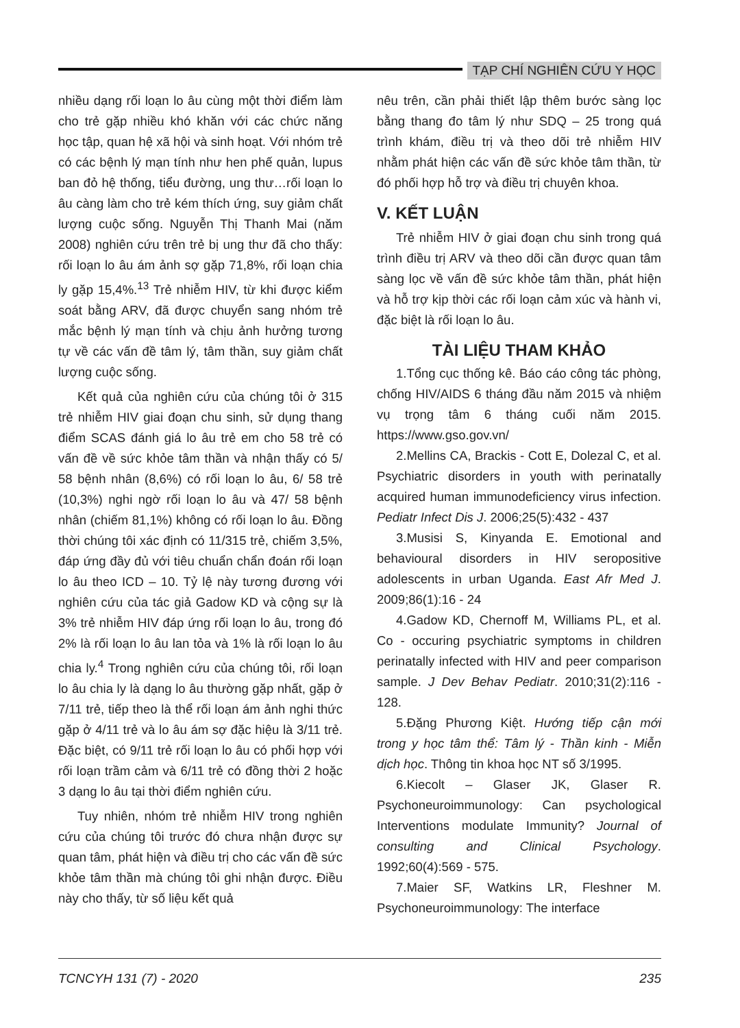TẠP CHÍ NGHIÊN CỨU Y HỌC
nhiều dạng rối loạn lo âu cùng một thời điểm làm cho trẻ gặp nhiều khó khăn với các chức năng học tập, quan hệ xã hội và sinh hoạt. Với nhóm trẻ có các bệnh lý mạn tính như hen phế quản, lupus ban đỏ hệ thống, tiểu đường, ung thư…rối loạn lo âu càng làm cho trẻ kém thích ứng, suy giảm chất lượng cuộc sống. Nguyễn Thị Thanh Mai (năm 2008) nghiên cứu trên trẻ bị ung thư đã cho thấy: rối loạn lo âu ám ảnh sợ gặp 71,8%, rối loạn chia ly gặp 15,4%.<sup>13</sup> Trẻ nhiễm HIV, từ khi được kiểm soát bằng ARV, đã được chuyển sang nhóm trẻ mắc bệnh lý mạn tính và chịu ảnh hưởng tương tự về các vấn đề tâm lý, tâm thần, suy giảm chất lượng cuộc sống.
Kết quả của nghiên cứu của chúng tôi ở 315 trẻ nhiễm HIV giai đoạn chu sinh, sử dụng thang điểm SCAS đánh giá lo âu trẻ em cho 58 trẻ có vấn đề về sức khỏe tâm thần và nhận thấy có 5/ 58 bệnh nhân (8,6%) có rối loạn lo âu, 6/ 58 trẻ (10,3%) nghi ngờ rối loạn lo âu và 47/ 58 bệnh nhân (chiếm 81,1%) không có rối loạn lo âu. Đồng thời chúng tôi xác định có 11/315 trẻ, chiếm 3,5%, đáp ứng đầy đủ với tiêu chuẩn chẩn đoán rối loạn lo âu theo ICD – 10. Tỷ lệ này tương đương với nghiên cứu của tác giả Gadow KD và cộng sự là 3% trẻ nhiễm HIV đáp ứng rối loạn lo âu, trong đó 2% là rối loạn lo âu lan tỏa và 1% là rối loạn lo âu chia ly.<sup>4</sup> Trong nghiên cứu của chúng tôi, rối loạn lo âu chia ly là dạng lo âu thường gặp nhất, gặp ở 7/11 trẻ, tiếp theo là thể rối loạn ám ảnh nghi thức gặp ở 4/11 trẻ và lo âu ám sợ đặc hiệu là 3/11 trẻ. Đặc biệt, có 9/11 trẻ rối loạn lo âu có phối hợp với rối loạn trầm cảm và 6/11 trẻ có đồng thời 2 hoặc 3 dạng lo âu tại thời điểm nghiên cứu.
Tuy nhiên, nhóm trẻ nhiễm HIV trong nghiên cứu của chúng tôi trước đó chưa nhận được sự quan tâm, phát hiện và điều trị cho các vấn đề sức khỏe tâm thần mà chúng tôi ghi nhận được. Điều này cho thấy, từ số liệu kết quả
nêu trên, cần phải thiết lập thêm bước sàng lọc bằng thang đo tâm lý như SDQ – 25 trong quá trình khám, điều trị và theo dõi trẻ nhiễm HIV nhằm phát hiện các vấn đề sức khỏe tâm thần, từ đó phối hợp hỗ trợ và điều trị chuyên khoa.
V. KẾT LUẬN
Trẻ nhiễm HIV ở giai đoạn chu sinh trong quá trình điều trị ARV và theo dõi cần được quan tâm sàng lọc về vấn đề sức khỏe tâm thần, phát hiện và hỗ trợ kịp thời các rối loạn cảm xúc và hành vi, đặc biệt là rối loạn lo âu.
TÀI LIỆU THAM KHẢO
1.Tổng cục thống kê. Báo cáo công tác phòng, chống HIV/AIDS 6 tháng đầu năm 2015 và nhiệm vụ trọng tâm 6 tháng cuối năm 2015. https://www.gso.gov.vn/
2.Mellins CA, Brackis - Cott E, Dolezal C, et al. Psychiatric disorders in youth with perinatally acquired human immunodeficiency virus infection. Pediatr Infect Dis J. 2006;25(5):432 - 437
3.Musisi S, Kinyanda E. Emotional and behavioural disorders in HIV seropositive adolescents in urban Uganda. East Afr Med J. 2009;86(1):16 - 24
4.Gadow KD, Chernoff M, Williams PL, et al. Co - occuring psychiatric symptoms in children perinatally infected with HIV and peer comparison sample. J Dev Behav Pediatr. 2010;31(2):116 - 128.
5.Đặng Phương Kiệt. Hướng tiếp cận mới trong y học tâm thể: Tâm lý - Thần kinh - Miễn dịch học. Thông tin khoa học NT số 3/1995.
6.Kiecolt – Glaser JK, Glaser R. Psychoneuroimmunology: Can psychological Interventions modulate Immunity? Journal of consulting and Clinical Psychology. 1992;60(4):569 - 575.
7.Maier SF, Watkins LR, Fleshner M. Psychoneuroimmunology: The interface
TCNCYH 131 (7) - 2020 235